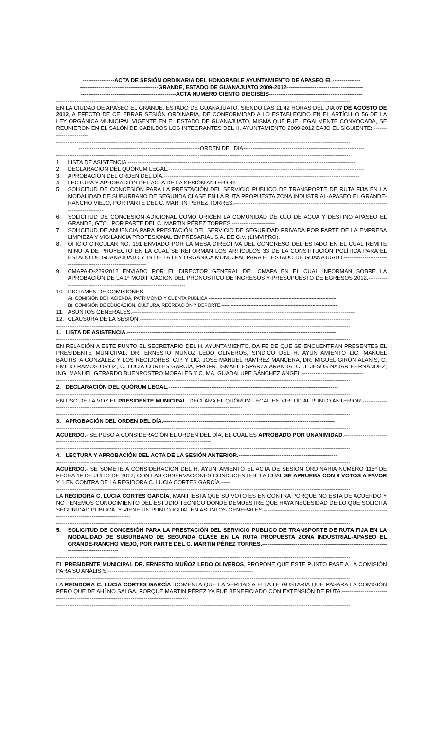-----------------ACTA DE SESIÓN ORDINARIA DEL HONORABLE AYUNTAMIENTO DE APASEO EL---------------
------------------------------------------GRANDE, ESTADO DE GUANAJUATO 2009-2012-----------------------------------------
---------------------------------------------------ACTA NUMERO CIENTO DIECISÉIS--------------------------------------------------
--------------------------------------------------------------------------------------------------------------------------------------------------------------
EN LA CIUDAD DE APASEO EL GRANDE, ESTADO DE GUANAJUATO, SIENDO LAS 11:42 HORAS DEL DÍA 07 DE AGOSTO DE 2012, A EFECTO DE CELEBRAR SESIÓN ORDINARIA, DE CONFORMIDAD A LO ESTABLECIDO EN EL ARTÍCULO 56 DE LA LEY ORGÁNICA MUNICIPAL VIGENTE EN EL ESTADO DE GUANAJUATO, MISMA QUE FUE LEGALMENTE CONVOCADA, SE REUNIERON EN EL SALÓN DE CABILDOS LOS INTEGRANTES DEL H. AYUNTAMIENTO 2009-2012 BAJO EL SIGUIENTE: ------------------------
--------------------------------------------------------------------------------------------------------------------------------------------------------------
-----------------------------------------------------------------ORDEN DEL DÍA-----------------------------------------------------------------
--------------------------------------------------------------------------------------------------------------------------------------------------------------
1.
LISTA DE ASISTENCIA.--------------------------------------------------------------------------------------------------------------------------
2.
DECLARACIÓN DEL QUÓRUM LEGAL.---------------------------------------------------------------------------------------------------------
3.
APROBACIÓN DEL ORDEN DEL DÍA.---------------------------------------------------------------------------------------------------------
4.
LECTURA Y APROBACIÓN DEL ACTA DE LA SESIÓN ANTERIOR.-----------------------------------------------------------------
5. SOLICITUD DE CONCESIÓN PARA LA PRESTACIÓN DEL SERVICIO PUBLICO DE TRANSPORTE DE RUTA FIJA EN LA MODALIDAD DE SUBURBANO DE SEGUNDA CLASE EN LA RUTA PROPUESTA ZONA INDUSTRIAL-APASEO EL GRANDE-RANCHO VIEJO, POR PARTE DEL C. MARTIN PÉREZ TORRES.-----------------------------------------------------------------------------------------------------
6. SOLICITUD DE CONCESIÓN ADICIONAL COMO ORIGEN LA COMUNIDAD DE OJO DE AGUA Y DESTINO APASEO EL GRANDE, GTO., POR PARTE DEL C. MARTIN PÉREZ TORRES.-----------------------
7. SOLICITUD DE ANUENCIA PARA PRESTACIÓN DEL SERVICIO DE SEGURIDAD PRIVADA POR PARTE DE LA EMPRESA LIMPIEZA Y VIGILANCIA PROFESIONAL EMPRESARIAL S.A. DE C.V. (LIMVIPRO).
8. OFICIO CIRCULAR NO. 191 ENVIADO POR LA MESA DIRECTIVA DEL CONGRESO DEL ESTADO EN EL CUAL REMITE MINUTA DE PROYECTO EN LA CUAL SE REFORMAN LOS ARTÍCULOS 33 DE LA CONSTITUCIÓN POLÍTICA PARA EL ESTADO DE GUANAJUATO Y 19 DE LA LEY ORGÁNICA MUNICIPAL PARA EL ESTADO DE GUANAJUATO.-----------------------------------------------------------------
9. CMAPA-D-229/2012 ENVIADO POR EL DIRECTOR GENERAL DEL CMAPA EN EL CUAL INFORMAN SOBRE LA APROBACIÓN DE LA 1ª MODIFICACIÓN DEL PRONOSTICO DE INGRESOS Y PRESUPUESTO DE EGRESOS 2012.-------------------------------------------------------------------------
10.
DICTAMEN DE COMISIONES.------------------------------------------------------------------------------------------------------------------
A). COMISIÓN DE HACIENDA, PATRIMONIO Y CUENTA PUBLICA.-----------------------------------------------------------------------------------
B). COMISIÓN DE EDUCACIÓN, CULTURA, RECREACIÓN Y DEPORTE.---------------------------------------------------------------------------
11.
ASUNTOS GENERALES.------------------------------------------------------------------------------------------------------------------------
12.
CLAUSURA DE LA SESIÓN.-----------------------------------------------------------------------------------------------------------------
--------------------------------------------------------------------------------------------------------------------------------------------------------------
1. LISTA DE ASISTENCIA.----------------------------------------------------------------------------------------------------------------
--------------------------------------------------------------------------------------------------------------------------------------------------------------
EN RELACIÓN A ESTE PUNTO EL SECRETARIO DEL H. AYUNTAMIENTO, DA FE DE QUE SE ENCUENTRAN PRESENTES EL PRESIDENTE MUNICIPAL, DR. ERNESTO MUÑOZ LEDO OLIVEROS, SINDICO DEL H. AYUNTAMIENTO LIC. MANUEL BAUTISTA GONZÁLEZ Y LOS REGIDORES: C.P. Y LIC. JOSÉ MANUEL RAMÍREZ MANCERA, DR. MIGUEL GIRÓN ALANÍS, C. EMILIO RAMOS ORTIZ, C. LUCIA CORTES GARCÍA, PROFR. ISMAEL ESPARZA ARANDA, C. J. JESÚS NAJAR HERNÁNDEZ, ING. MANUEL GERARDO BUENROSTRO MORALES Y C. MA. GUADALUPE SÁNCHEZ ÁNGEL.---------------------------------
--------------------------------------------------------------------------------------------------------------------------------------------------------------
2. DECLARACIÓN DEL QUÓRUM LEGAL.-------------------------------------------------------------------------------------------
--------------------------------------------------------------------------------------------------------------------------------------------------------------
EN USO DE LA VOZ EL PRESIDENTE MUNICIPAL, DECLARA EL QUÓRUM LEGAL EN VIRTUD AL PUNTO ANTERIOR.-----------------------------------------------------------------------------------------------------------------
--------------------------------------------------------------------------------------------------------------------------------------------------------------
3. APROBACIÓN DEL ORDEN DEL DÍA.--------------------------------------------------------------------------------------------
--------------------------------------------------------------------------------------------------------------------------------------------------------------
ACUERDO.- SE PUSO A CONSIDERACIÓN EL ORDEN DEL DÍA, EL CUAL ES APROBADO POR UNANIMIDAD.----------------------------------------------------------------------------------------------------------
--------------------------------------------------------------------------------------------------------------------------------------------------------------
4. LECTURA Y APROBACIÓN DEL ACTA DE LA SESIÓN ANTERIOR.-----------------------------------------------------
--------------------------------------------------------------------------------------------------------------------------------------------------------------
ACUERDO.- SE SOMETE A CONSIDERACIÓN DEL H. AYUNTAMIENTO EL ACTA DE SESIÓN ORDINARIA NUMERO 115ª DE FECHA 19 DE JULIO DE 2012, CON LAS OBSERVACIONES CONDUCENTES, LA CUAL SE APRUEBA CON 9 VOTOS A FAVOR Y 1 EN CONTRA DE LA REGIDORA C. LUCIA CORTES GARCÍA.-----
--------------------------------------------------------------------------------------------------------------------------------------------------------------
LA REGIDORA C. LUCIA CORTES GARCÍA, MANIFIESTA QUE SU VOTO ES EN CONTRA PORQUE NO ESTA DE ACUERDO Y NO TENEMOS CONOCIMIENTO DEL ESTUDIO TÉCNICO DONDE DEMUESTRE QUE HAYA NECESIDAD DE LO QUE SOLICITA SEGURIDAD PUBLICA, Y VIENE UN PUNTO IGUAL EN ASUNTOS GENERALES.----------------------------------------------------------------------------------------------------------
--------------------------------------------------------------------------------------------------------------------------------------------------------------
5. SOLICITUD DE CONCESIÓN PARA LA PRESTACIÓN DEL SERVICIO PUBLICO DE TRANSPORTE DE RUTA FIJA EN LA MODALIDAD DE SUBURBANO DE SEGUNDA CLASE EN LA RUTA PROPUESTA ZONA INDUSTRIAL-APASEO EL GRANDE-RANCHO VIEJO, POR PARTE DEL C. MARTIN PÉREZ TORRES.----------------------------------------------------------------------------------------------
--------------------------------------------------------------------------------------------------------------------------------------------------------------
EL PRESIDENTE MUNICIPAL DR. ERNESTO MUÑOZ LEDO OLIVEROS, PROPONE QUE ESTE PUNTO PASE A LA COMISIÓN PARA SU ANÁLISIS.------------------------------------------------------------------------------
--------------------------------------------------------------------------------------------------------------------------------------------------------------
LA REGIDORA C. LUCIA CORTES GARCÍA, COMENTA QUE LA VERDAD A ELLA LE GUSTARÍA QUE PASARA LA COMISIÓN PERO QUE DE AHÍ NO SALGA, PORQUE MARTIN PÉREZ YA FUE BENEFICIADO CON EXTENSIÓN DE RUTA.-----------------------------------------------------------------------------------------------
--------------------------------------------------------------------------------------------------------------------------------------------------------------